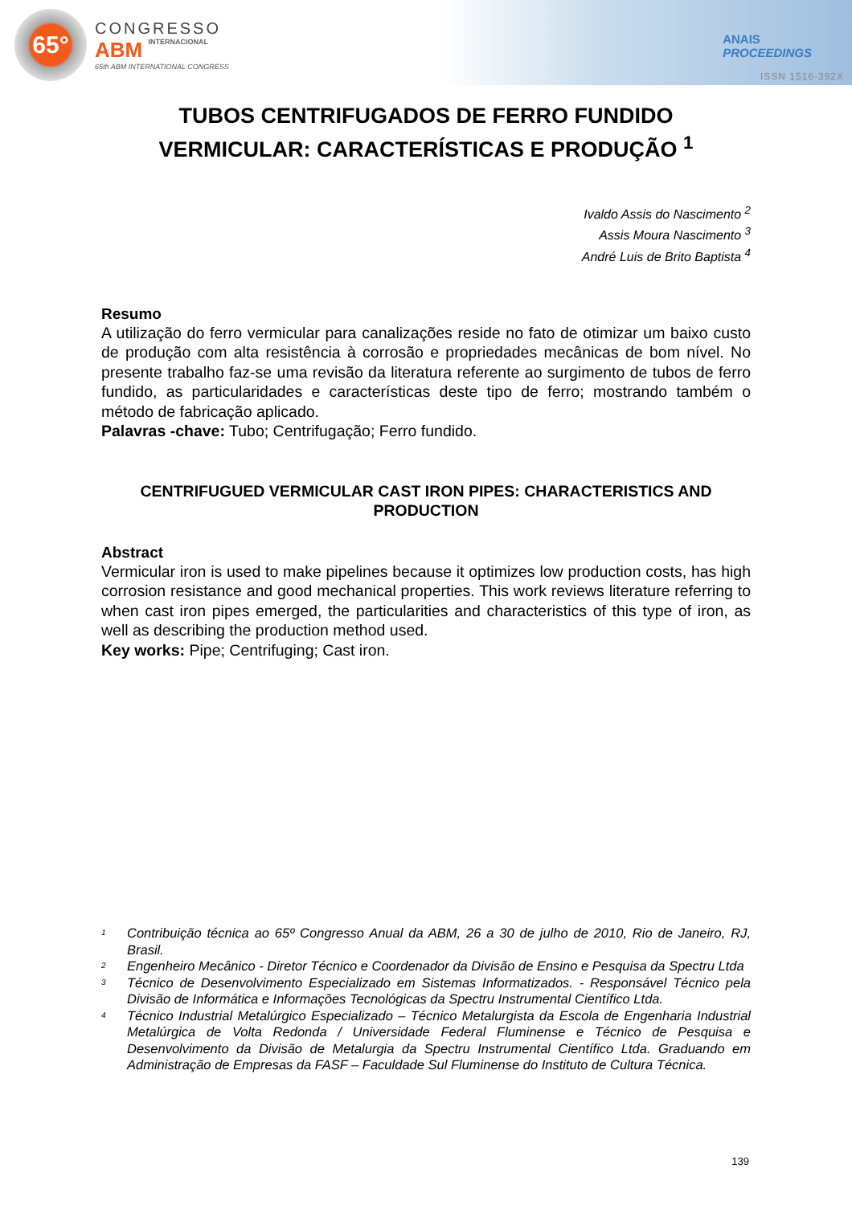65°
CONGRESSO
ABM INTERNACIONAL
65th ABM INTERNATIONAL CONGRESS
ANAIS
PROCEEDINGS
ISSN 1516-392X
TUBOS CENTRIFUGADOS DE FERRO FUNDIDO VERMICULAR: CARACTERÍSTICAS E PRODUÇÃO <sup>1</sup>
Ivaldo Assis do Nascimento <sup>2</sup>
Assis Moura Nascimento <sup>3</sup>
André Luis de Brito Baptista <sup>4</sup>
Resumo
A utilização do ferro vermicular para canalizações reside no fato de otimizar um baixo custo de produção com alta resistência à corrosão e propriedades mecânicas de bom nível. No presente trabalho faz-se uma revisão da literatura referente ao surgimento de tubos de ferro fundido, as particularidades e características deste tipo de ferro; mostrando também o método de fabricação aplicado.
Palavras -chave: Tubo; Centrifugação; Ferro fundido.
CENTRIFUGUED VERMICULAR CAST IRON PIPES: CHARACTERISTICS AND PRODUCTION
Abstract
Vermicular iron is used to make pipelines because it optimizes low production costs, has high corrosion resistance and good mechanical properties. This work reviews literature referring to when cast iron pipes emerged, the particularities and characteristics of this type of iron, as well as describing the production method used.
Key works: Pipe; Centrifuging; Cast iron.
<sup>1</sup> Contribuição técnica ao 65º Congresso Anual da ABM, 26 a 30 de julho de 2010, Rio de Janeiro, RJ, Brasil.
<sup>2</sup> Engenheiro Mecânico - Diretor Técnico e Coordenador da Divisão de Ensino e Pesquisa da Spectru Ltda
<sup>3</sup> Técnico de Desenvolvimento Especializado em Sistemas Informatizados. - Responsável Técnico pela Divisão de Informática e Informações Tecnológicas da Spectru Instrumental Científico Ltda.
<sup>4</sup> Técnico Industrial Metalúrgico Especializado – Técnico Metalurgista da Escola de Engenharia Industrial Metalúrgica de Volta Redonda / Universidade Federal Fluminense e Técnico de Pesquisa e Desenvolvimento da Divisão de Metalurgia da Spectru Instrumental Científico Ltda. Graduando em Administração de Empresas da FASF – Faculdade Sul Fluminense do Instituto de Cultura Técnica.
139